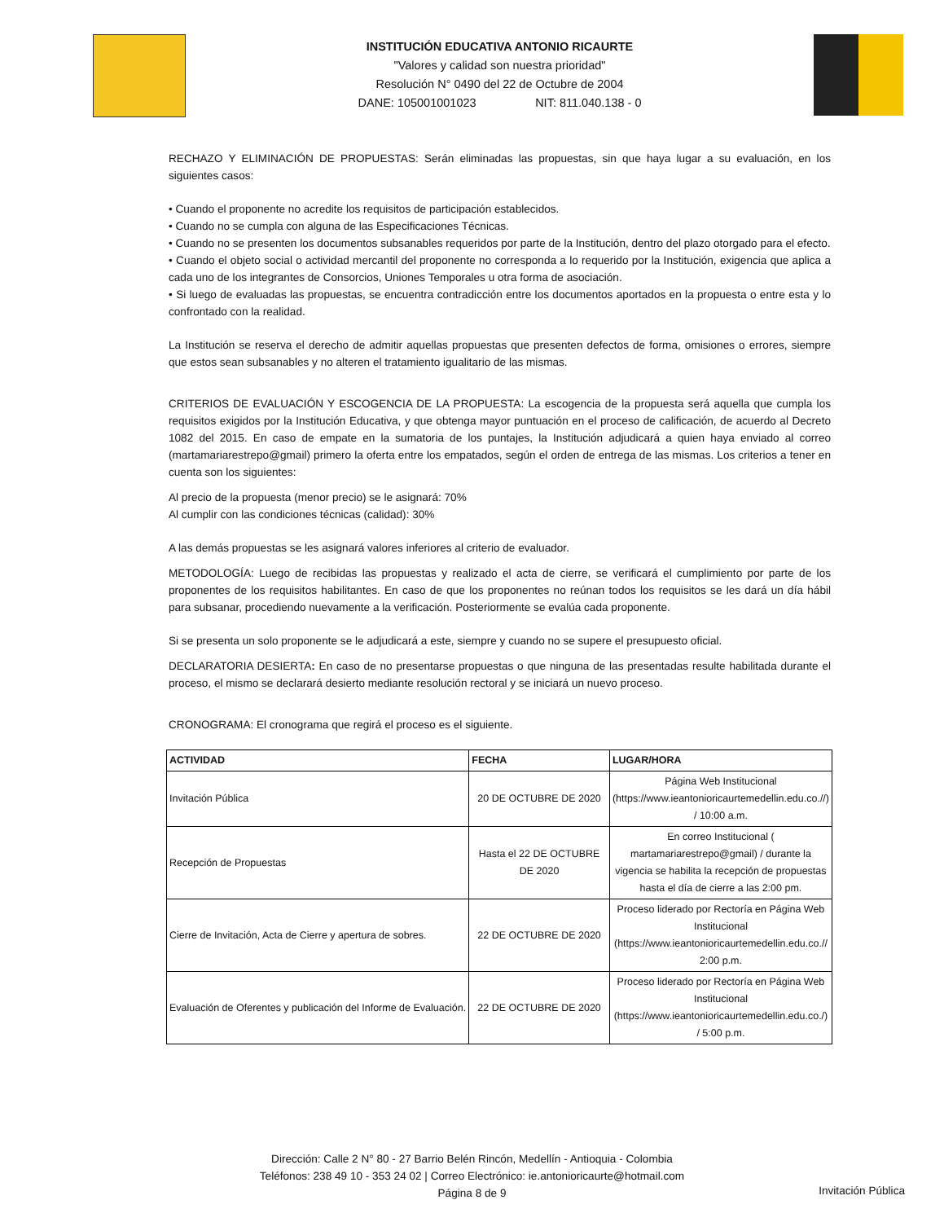INSTITUCIÓN EDUCATIVA ANTONIO RICAURTE
"Valores y calidad son nuestra prioridad"
Resolución N° 0490 del 22 de Octubre de 2004
DANE: 105001001023 NIT: 811.040.138 - 0
RECHAZO Y ELIMINACIÓN DE PROPUESTAS: Serán eliminadas las propuestas, sin que haya lugar a su evaluación, en los siguientes casos:
• Cuando el proponente no acredite los requisitos de participación establecidos.
• Cuando no se cumpla con alguna de las Especificaciones Técnicas.
• Cuando no se presenten los documentos subsanables requeridos por parte de la Institución, dentro del plazo otorgado para el efecto.
• Cuando el objeto social o actividad mercantil del proponente no corresponda a lo requerido por la Institución, exigencia que aplica a cada uno de los integrantes de Consorcios, Uniones Temporales u otra forma de asociación.
• Si luego de evaluadas las propuestas, se encuentra contradicción entre los documentos aportados en la propuesta o entre esta y lo confrontado con la realidad.
La Institución se reserva el derecho de admitir aquellas propuestas que presenten defectos de forma, omisiones o errores, siempre que estos sean subsanables y no alteren el tratamiento igualitario de las mismas.
CRITERIOS DE EVALUACIÓN Y ESCOGENCIA DE LA PROPUESTA: La escogencia de la propuesta será aquella que cumpla los requisitos exigidos por la Institución Educativa, y que obtenga mayor puntuación en el proceso de calificación, de acuerdo al Decreto 1082 del 2015. En caso de empate en la sumatoria de los puntajes, la Institución adjudicará a quien haya enviado al correo (martamariarestrepo@gmail) primero la oferta entre los empatados, según el orden de entrega de las mismas. Los criterios a tener en cuenta son los siguientes:
Al precio de la propuesta (menor precio) se le asignará: 70%
Al cumplir con las condiciones técnicas (calidad): 30%
A las demás propuestas se les asignará valores inferiores al criterio de evaluador.
METODOLOGÍA: Luego de recibidas las propuestas y realizado el acta de cierre, se verificará el cumplimiento por parte de los proponentes de los requisitos habilitantes. En caso de que los proponentes no reúnan todos los requisitos se les dará un día hábil para subsanar, procediendo nuevamente a la verificación. Posteriormente se evalúa cada proponente.
Si se presenta un solo proponente se le adjudicará a este, siempre y cuando no se supere el presupuesto oficial.
DECLARATORIA DESIERTA: En caso de no presentarse propuestas o que ninguna de las presentadas resulte habilitada durante el proceso, el mismo se declarará desierto mediante resolución rectoral y se iniciará un nuevo proceso.
CRONOGRAMA: El cronograma que regirá el proceso es el siguiente.
| ACTIVIDAD | FECHA | LUGAR/HORA |
| --- | --- | --- |
| Invitación Pública | 20 DE OCTUBRE DE 2020 | Página Web Institucional (https://www.ieantonioricaurtemedellin.edu.co.//) / 10:00 a.m. |
| Recepción de Propuestas | Hasta el 22 DE OCTUBRE DE 2020 | En correo Institucional ( martamariarestrepo@gmail) / durante la vigencia se habilita la recepción de propuestas hasta el día de cierre a las 2:00 pm. |
| Cierre de Invitación, Acta de Cierre y apertura de sobres. | 22 DE OCTUBRE DE 2020 | Proceso liderado por Rectoría en Página Web Institucional (https://www.ieantonioricaurtemedellin.edu.co.// 2:00 p.m. |
| Evaluación de Oferentes y publicación del Informe de Evaluación. | 22 DE OCTUBRE DE 2020 | Proceso liderado por Rectoría en Página Web Institucional (https://www.ieantonioricaurtemedellin.edu.co./) / 5:00 p.m. |
Dirección: Calle 2 N° 80 - 27 Barrio Belén Rincón, Medellín - Antioquia - Colombia
Teléfonos: 238 49 10 - 353 24 02 | Correo Electrónico: ie.antonioricaurte@hotmail.com
Página 8 de 9
Invitación Pública